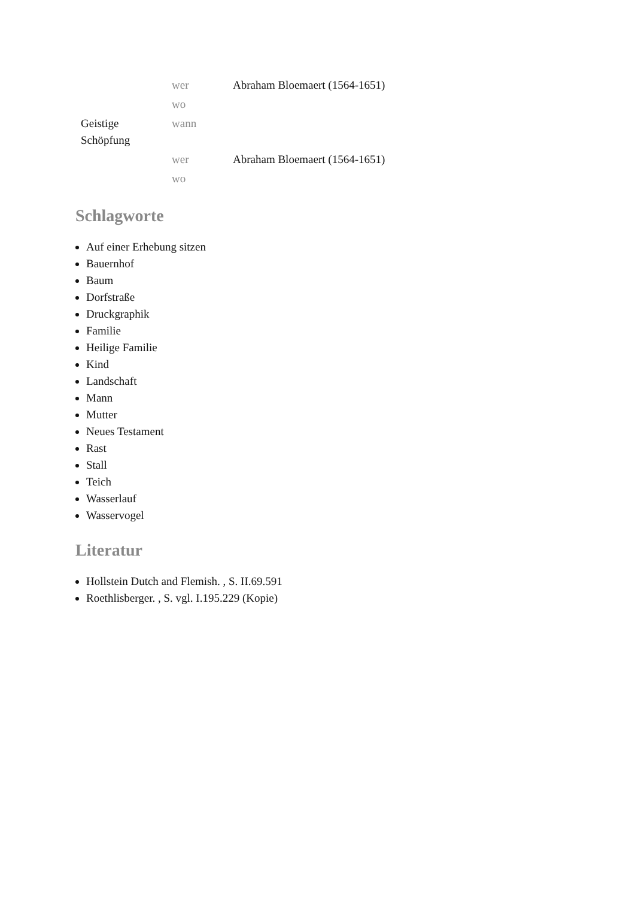| | wer | Abraham Bloemaert (1564-1651) |
| | wo | |
| Geistige Schöpfung | wann | |
| | wer | Abraham Bloemaert (1564-1651) |
| | wo | |
Schlagworte
Auf einer Erhebung sitzen
Bauernhof
Baum
Dorfstraße
Druckgraphik
Familie
Heilige Familie
Kind
Landschaft
Mann
Mutter
Neues Testament
Rast
Stall
Teich
Wasserlauf
Wasservogel
Literatur
Hollstein Dutch and Flemish. , S. II.69.591
Roethlisberger. , S. vgl. I.195.229 (Kopie)